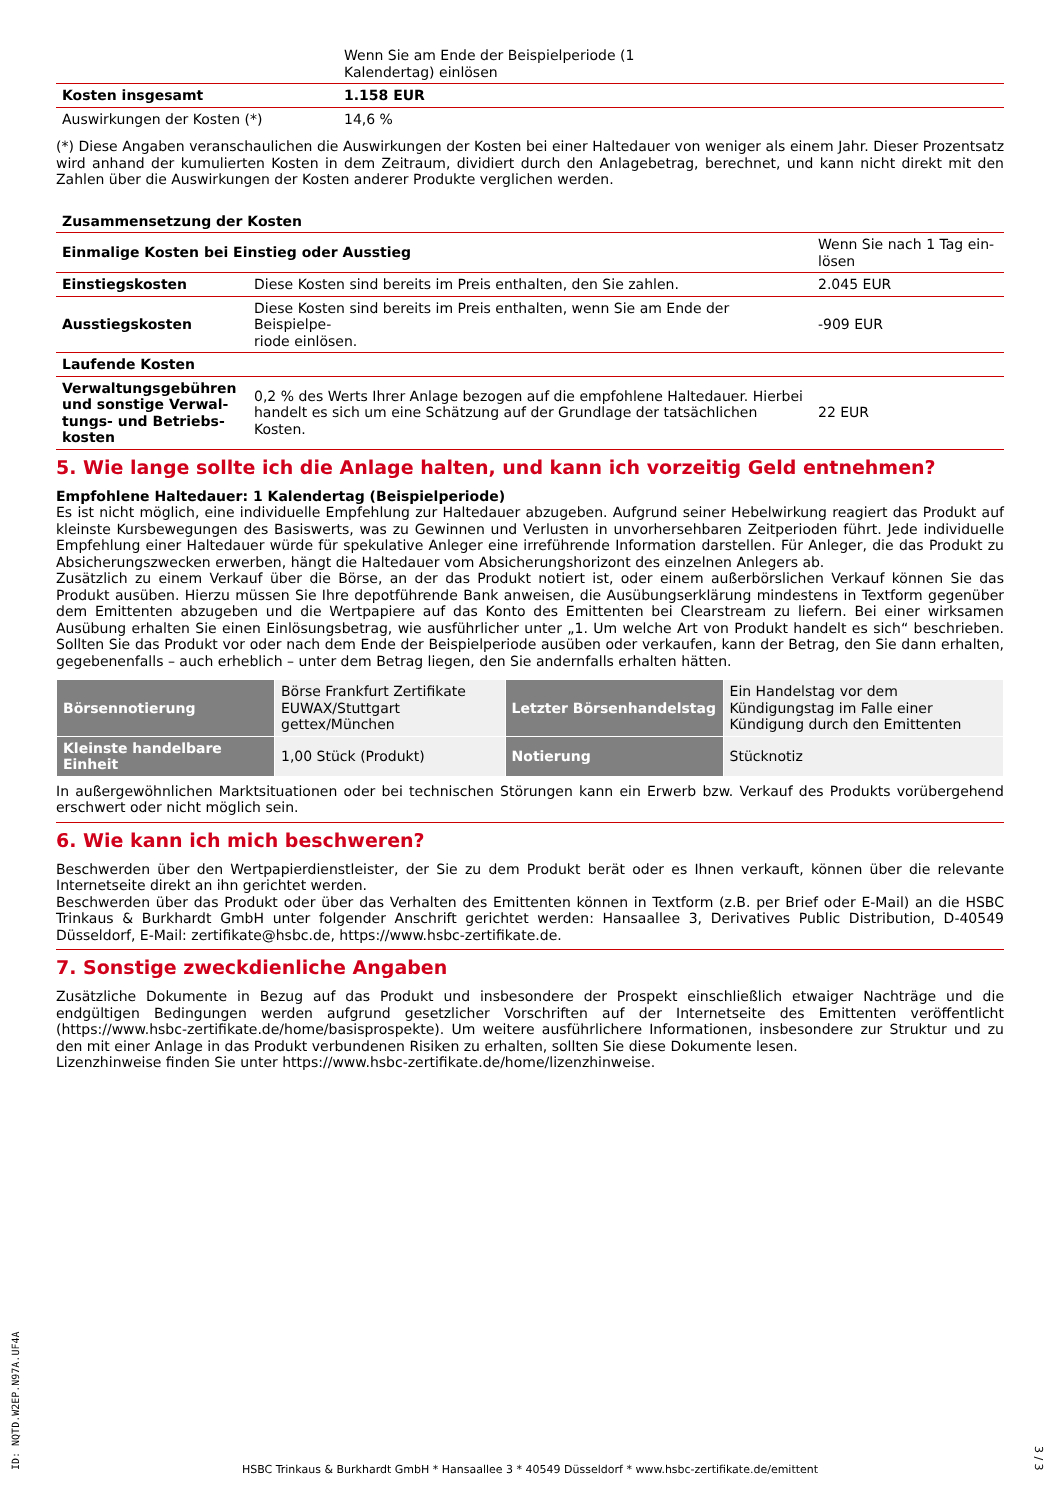| | Wenn Sie am Ende der Beispielperiode (1 Kalendertag) einlösen |
| Kosten insgesamt | 1.158 EUR |
| Auswirkungen der Kosten (*) | 14,6 % |
(*) Diese Angaben veranschaulichen die Auswirkungen der Kosten bei einer Haltedauer von weniger als einem Jahr. Dieser Prozentsatz wird anhand der kumulierten Kosten in dem Zeitraum, dividiert durch den Anlagebetrag, berechnet, und kann nicht direkt mit den Zahlen über die Auswirkungen der Kosten anderer Produkte verglichen werden.
| Zusammensetzung der Kosten | | |
| --- | --- | --- |
| Einmalige Kosten bei Einstieg oder Ausstieg | | Wenn Sie nach 1 Tag ein- lösen |
| Einstiegskosten | Diese Kosten sind bereits im Preis enthalten, den Sie zahlen. | 2.045 EUR |
| Ausstiegskosten | Diese Kosten sind bereits im Preis enthalten, wenn Sie am Ende der Beispielpe- riode einlösen. | -909 EUR |
| Laufende Kosten | | |
| Verwaltungsgebühren und sonstige Verwal-tungs- und Betriebs-kosten | 0,2 % des Werts Ihrer Anlage bezogen auf die empfohlene Haltedauer. Hierbei handelt es sich um eine Schätzung auf der Grundlage der tatsächlichen Kosten. | 22 EUR |
5. Wie lange sollte ich die Anlage halten, und kann ich vorzeitig Geld entnehmen?
Empfohlene Haltedauer: 1 Kalendertag (Beispielperiode)
Es ist nicht möglich, eine individuelle Empfehlung zur Haltedauer abzugeben. Aufgrund seiner Hebelwirkung reagiert das Produkt auf kleinste Kursbewegungen des Basiswerts, was zu Gewinnen und Verlusten in unvorhersehbaren Zeitperioden führt. Jede individuelle Empfehlung einer Haltedauer würde für spekulative Anleger eine irreführende Information darstellen. Für Anleger, die das Produkt zu Absicherungszwecken erwerben, hängt die Haltedauer vom Absicherungshorizont des einzelnen Anlegers ab.
Zusätzlich zu einem Verkauf über die Börse, an der das Produkt notiert ist, oder einem außerbörslichen Verkauf können Sie das Produkt ausüben. Hierzu müssen Sie Ihre depotführende Bank anweisen, die Ausübungserklärung mindestens in Textform gegenüber dem Emittenten abzugeben und die Wertpapiere auf das Konto des Emittenten bei Clearstream zu liefern. Bei einer wirksamen Ausübung erhalten Sie einen Einlösungsbetrag, wie ausführlicher unter „1. Um welche Art von Produkt handelt es sich“ beschrieben. Sollten Sie das Produkt vor oder nach dem Ende der Beispielperiode ausüben oder verkaufen, kann der Betrag, den Sie dann erhalten, gegebenenfalls – auch erheblich – unter dem Betrag liegen, den Sie andernfalls erhalten hätten.
| Börsennotierung | Börse Frankfurt Zertifikate EUWAX/Stuttgart gettex/München | Letzter Börsenhandelstag | Ein Handelstag vor dem Kündigungstag im Falle einer Kündigung durch den Emittenten |
| Kleinste handelbare Einheit | 1,00 Stück (Produkt) | Notierung | Stücknotiz |
In außergewöhnlichen Marktsituationen oder bei technischen Störungen kann ein Erwerb bzw. Verkauf des Produkts vorübergehend erschwert oder nicht möglich sein.
6. Wie kann ich mich beschweren?
Beschwerden über den Wertpapierdienstleister, der Sie zu dem Produkt berät oder es Ihnen verkauft, können über die relevante Internetseite direkt an ihn gerichtet werden.
Beschwerden über das Produkt oder über das Verhalten des Emittenten können in Textform (z.B. per Brief oder E-Mail) an die HSBC Trinkaus & Burkhardt GmbH unter folgender Anschrift gerichtet werden: Hansaallee 3, Derivatives Public Distribution, D-40549 Düsseldorf, E-Mail: zertifikate@hsbc.de, https://www.hsbc-zertifikate.de.
7. Sonstige zweckdienliche Angaben
Zusätzliche Dokumente in Bezug auf das Produkt und insbesondere der Prospekt einschließlich etwaiger Nachträge und die endgültigen Bedingungen werden aufgrund gesetzlicher Vorschriften auf der Internetseite des Emittenten veröffentlicht (https://www.hsbc-zertifikate.de/home/basisprospekte). Um weitere ausführlichere Informationen, insbesondere zur Struktur und zu den mit einer Anlage in das Produkt verbundenen Risiken zu erhalten, sollten Sie diese Dokumente lesen.
Lizenzhinweise finden Sie unter https://www.hsbc-zertifikate.de/home/lizenzhinweise.
ID: NQTD.W2EP.N97A.UF4A
HSBC Trinkaus & Burkhardt GmbH * Hansaallee 3 * 40549 Düsseldorf * www.hsbc-zertifikate.de/emittent
3 / 3